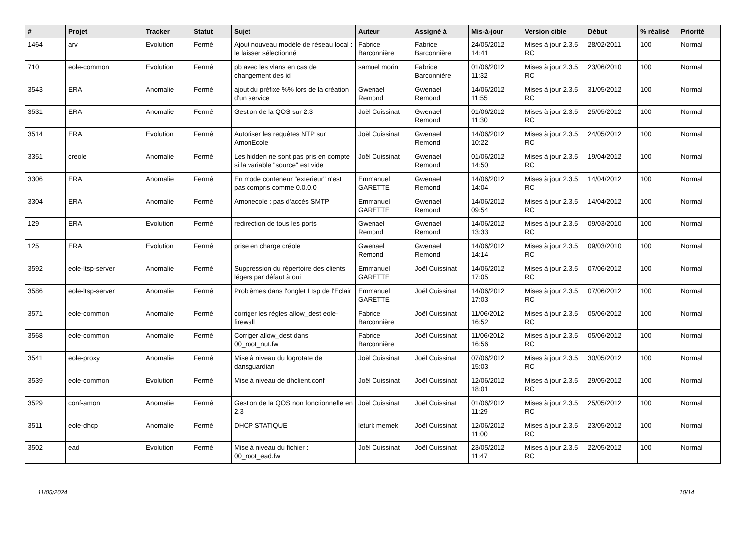| # | Projet | Tracker | Statut | Sujet | Auteur | Assigné à | Mis-à-jour | Version cible | Début | % réalisé | Priorité |
| --- | --- | --- | --- | --- | --- | --- | --- | --- | --- | --- | --- |
| 1464 | arv | Evolution | Fermé | Ajout nouveau modèle de réseau local : le laisser sélectionné | Fabrice Barconnière | Fabrice Barconnière | 24/05/2012 14:41 | Mises à jour 2.3.5 RC | 28/02/2011 | 100 | Normal |
| 710 | eole-common | Evolution | Fermé | pb avec les vlans en cas de changement des id | samuel morin | Fabrice Barconnière | 01/06/2012 11:32 | Mises à jour 2.3.5 RC | 23/06/2010 | 100 | Normal |
| 3543 | ERA | Anomalie | Fermé | ajout du préfixe %% lors de la création d'un service | Gwenael Remond | Gwenael Remond | 14/06/2012 11:55 | Mises à jour 2.3.5 RC | 31/05/2012 | 100 | Normal |
| 3531 | ERA | Anomalie | Fermé | Gestion de la QOS sur 2.3 | Joël Cuissinat | Gwenael Remond | 01/06/2012 11:30 | Mises à jour 2.3.5 RC | 25/05/2012 | 100 | Normal |
| 3514 | ERA | Evolution | Fermé | Autoriser les requêtes NTP sur AmonEcole | Joël Cuissinat | Gwenael Remond | 14/06/2012 10:22 | Mises à jour 2.3.5 RC | 24/05/2012 | 100 | Normal |
| 3351 | creole | Anomalie | Fermé | Les hidden ne sont pas pris en compte si la variable "source" est vide | Joël Cuissinat | Gwenael Remond | 01/06/2012 14:50 | Mises à jour 2.3.5 RC | 19/04/2012 | 100 | Normal |
| 3306 | ERA | Anomalie | Fermé | En mode conteneur "exterieur" n'est pas compris comme 0.0.0.0 | Emmanuel GARETTE | Gwenael Remond | 14/06/2012 14:04 | Mises à jour 2.3.5 RC | 14/04/2012 | 100 | Normal |
| 3304 | ERA | Anomalie | Fermé | Amonecole : pas d'accès SMTP | Emmanuel GARETTE | Gwenael Remond | 14/06/2012 09:54 | Mises à jour 2.3.5 RC | 14/04/2012 | 100 | Normal |
| 129 | ERA | Evolution | Fermé | redirection de tous les ports | Gwenael Remond | Gwenael Remond | 14/06/2012 13:33 | Mises à jour 2.3.5 RC | 09/03/2010 | 100 | Normal |
| 125 | ERA | Evolution | Fermé | prise en charge créole | Gwenael Remond | Gwenael Remond | 14/06/2012 14:14 | Mises à jour 2.3.5 RC | 09/03/2010 | 100 | Normal |
| 3592 | eole-ltsp-server | Anomalie | Fermé | Suppression du répertoire des clients légers par défaut à oui | Emmanuel GARETTE | Joël Cuissinat | 14/06/2012 17:05 | Mises à jour 2.3.5 RC | 07/06/2012 | 100 | Normal |
| 3586 | eole-ltsp-server | Anomalie | Fermé | Problèmes dans l'onglet Ltsp de l'Eclair | Emmanuel GARETTE | Joël Cuissinat | 14/06/2012 17:03 | Mises à jour 2.3.5 RC | 07/06/2012 | 100 | Normal |
| 3571 | eole-common | Anomalie | Fermé | corriger les règles allow_dest eole-firewall | Fabrice Barconnière | Joël Cuissinat | 11/06/2012 16:52 | Mises à jour 2.3.5 RC | 05/06/2012 | 100 | Normal |
| 3568 | eole-common | Anomalie | Fermé | Corriger allow_dest dans 00_root_nut.fw | Fabrice Barconnière | Joël Cuissinat | 11/06/2012 16:56 | Mises à jour 2.3.5 RC | 05/06/2012 | 100 | Normal |
| 3541 | eole-proxy | Anomalie | Fermé | Mise à niveau du logrotate de dansguardian | Joël Cuissinat | Joël Cuissinat | 07/06/2012 15:03 | Mises à jour 2.3.5 RC | 30/05/2012 | 100 | Normal |
| 3539 | eole-common | Evolution | Fermé | Mise à niveau de dhclient.conf | Joël Cuissinat | Joël Cuissinat | 12/06/2012 18:01 | Mises à jour 2.3.5 RC | 29/05/2012 | 100 | Normal |
| 3529 | conf-amon | Anomalie | Fermé | Gestion de la QOS non fonctionnelle en 2.3 | Joël Cuissinat | Joël Cuissinat | 01/06/2012 11:29 | Mises à jour 2.3.5 RC | 25/05/2012 | 100 | Normal |
| 3511 | eole-dhcp | Anomalie | Fermé | DHCP STATIQUE | leturk memek | Joël Cuissinat | 12/06/2012 11:00 | Mises à jour 2.3.5 RC | 23/05/2012 | 100 | Normal |
| 3502 | ead | Evolution | Fermé | Mise à niveau du fichier : 00_root_ead.fw | Joël Cuissinat | Joël Cuissinat | 23/05/2012 11:47 | Mises à jour 2.3.5 RC | 22/05/2012 | 100 | Normal |
11/05/2024 10/14